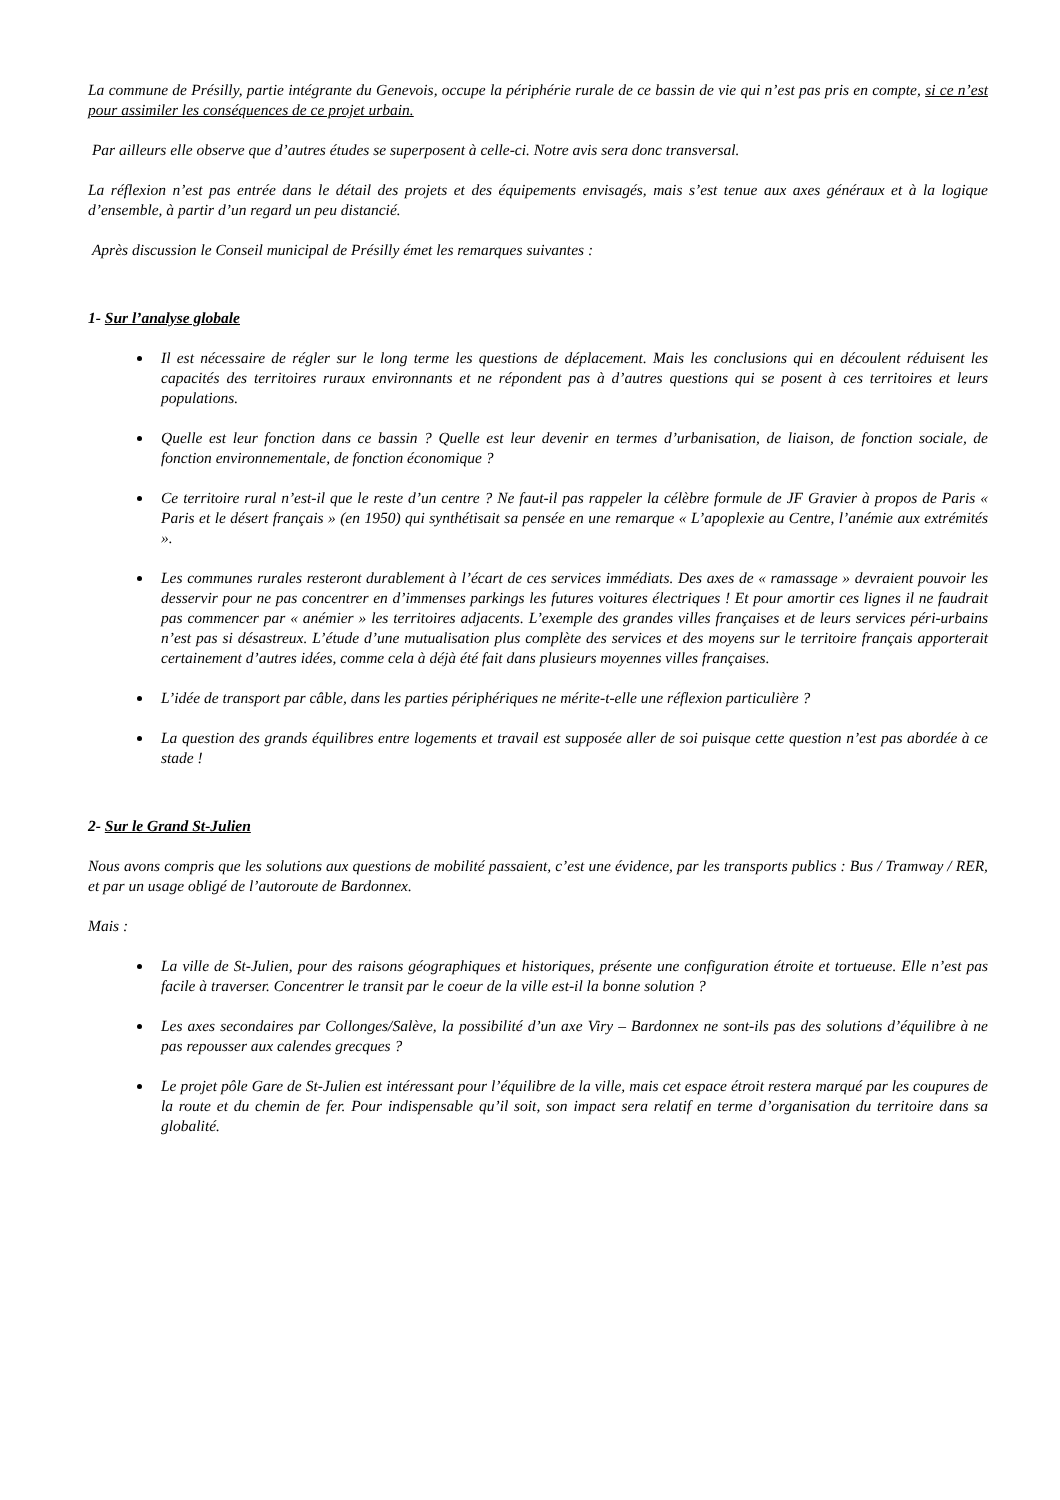La commune de Présilly, partie intégrante du Genevois, occupe la périphérie rurale de ce bassin de vie qui n’est pas pris en compte, si ce n’est pour assimiler les conséquences de ce projet urbain.
Par ailleurs elle observe que d’autres études se superposent à celle-ci. Notre avis sera donc transversal.
La réflexion n’est pas entrée dans le détail des projets et des équipements envisagés, mais s’est tenue aux axes généraux et à la logique d’ensemble, à partir d’un regard un peu distancié.
Après discussion le Conseil municipal de Présilly émet les remarques suivantes :
1- Sur l’analyse globale
Il est nécessaire de régler sur le long terme les questions de déplacement. Mais les conclusions qui en découlent réduisent les capacités des territoires ruraux environnants et ne répondent pas à d’autres questions qui se posent à ces territoires et leurs populations.
Quelle est leur fonction dans ce bassin ? Quelle est leur devenir en termes d’urbanisation, de liaison, de fonction sociale, de fonction environnementale, de fonction économique ?
Ce territoire rural n’est-il que le reste d’un centre ? Ne faut-il pas rappeler la célèbre formule de JF Gravier à propos de Paris « Paris et le désert français » (en 1950) qui synthétisait sa pensée en une remarque « L’apoplexie au Centre, l’anémie aux extrémités ».
Les communes rurales resteront durablement à l’écart de ces services immédiats. Des axes de « ramassage » devraient pouvoir les desservir pour ne pas concentrer en d’immenses parkings les futures voitures électriques ! Et pour amortir ces lignes il ne faudrait pas commencer par « anémier » les territoires adjacents. L’exemple des grandes villes françaises et de leurs services péri-urbains n’est pas si désastreux. L’étude d’une mutualisation plus complète des services et des moyens sur le territoire français apporterait certainement d’autres idées, comme cela à déjà été fait dans plusieurs moyennes villes françaises.
L’idée de transport par câble, dans les parties périphériques ne mérite-t-elle une réflexion particulière ?
La question des grands équilibres entre logements et travail est supposée aller de soi puisque cette question n’est pas abordée à ce stade !
2- Sur le Grand St-Julien
Nous avons compris que les solutions aux questions de mobilité passaient, c’est une évidence, par les transports publics : Bus / Tramway / RER, et par un usage obligé de l’autoroute de Bardonnex.
Mais :
La ville de St-Julien, pour des raisons géographiques et historiques, présente une configuration étroite et tortueuse. Elle n’est pas facile à traverser. Concentrer le transit par le coeur de la ville est-il la bonne solution ?
Les axes secondaires par Collonges/Salève, la possibilité d’un axe Viry – Bardonnex ne sont-ils pas des solutions d’équilibre à ne pas repousser aux calendes grecques ?
Le projet pôle Gare de St-Julien est intéressant pour l’équilibre de la ville, mais cet espace étroit restera marqué par les coupures de la route et du chemin de fer. Pour indispensable qu’il soit, son impact sera relatif en terme d’organisation du territoire dans sa globalité.